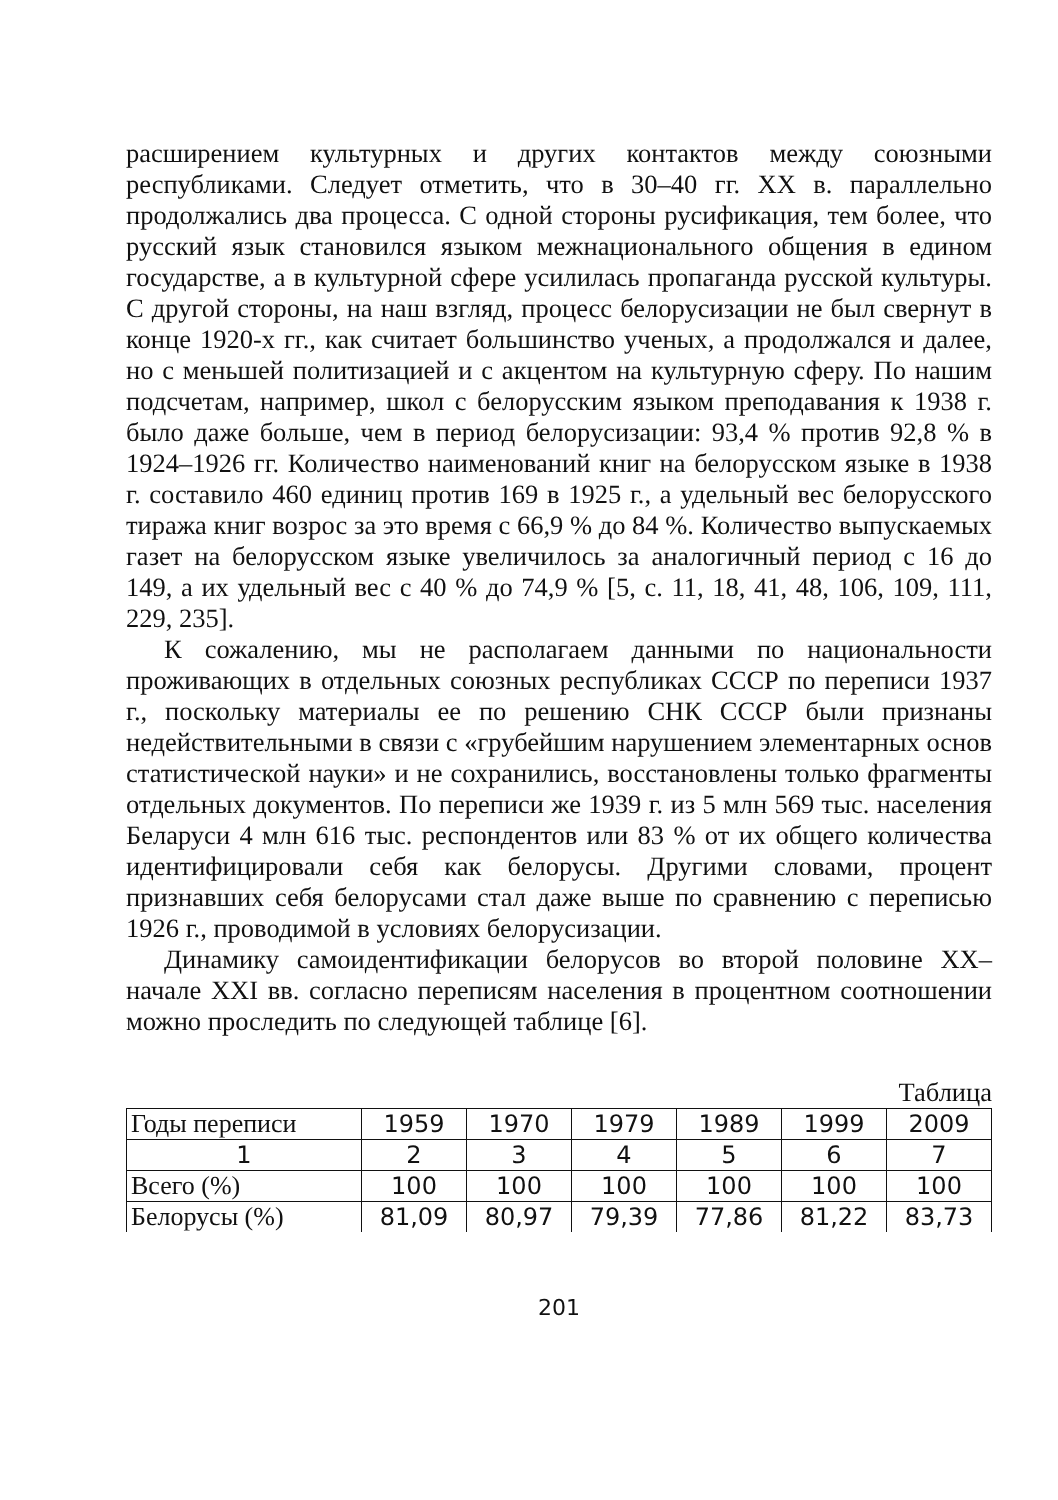расширением культурных и других контактов между союзными республиками. Следует отметить, что в 30–40 гг. XX в. параллельно продолжались два процесса. С одной стороны русификация, тем более, что русский язык становился языком межнационального общения в едином государстве, а в культурной сфере усилилась пропаганда русской культуры. С другой стороны, на наш взгляд, процесс белорусизации не был свернут в конце 1920-х гг., как считает большинство ученых, а продолжался и далее, но с меньшей политизацией и с акцентом на культурную сферу. По нашим подсчетам, например, школ с белорусским языком преподавания к 1938 г. было даже больше, чем в период белорусизации: 93,4 % против 92,8 % в 1924–1926 гг. Количество наименований книг на белорусском языке в 1938 г. составило 460 единиц против 169 в 1925 г., а удельный вес белорусского тиража книг возрос за это время с 66,9 % до 84 %. Количество выпускаемых газет на белорусском языке увеличилось за аналогичный период с 16 до 149, а их удельный вес с 40 % до 74,9 % [5, с. 11, 18, 41, 48, 106, 109, 111, 229, 235].
К сожалению, мы не располагаем данными по национальности проживающих в отдельных союзных республиках СССР по переписи 1937 г., поскольку материалы ее по решению СНК СССР были признаны недействительными в связи с «грубейшим нарушением элементарных основ статистической науки» и не сохранились, восстановлены только фрагменты отдельных документов. По переписи же 1939 г. из 5 млн 569 тыс. населения Беларуси 4 млн 616 тыс. респондентов или 83 % от их общего количества идентифицировали себя как белорусы. Другими словами, процент признавших себя белорусами стал даже выше по сравнению с переписью 1926 г., проводимой в условиях белорусизации.
Динамику самоидентификации белорусов во второй половине XX–начале XXI вв. согласно переписям населения в процентном соотношении можно проследить по следующей таблице [6].
Таблица
| Годы переписи | 1959 | 1970 | 1979 | 1989 | 1999 | 2009 |
| --- | --- | --- | --- | --- | --- | --- |
| 1 | 2 | 3 | 4 | 5 | 6 | 7 |
| Всего (%) | 100 | 100 | 100 | 100 | 100 | 100 |
| Белорусы (%) | 81,09 | 80,97 | 79,39 | 77,86 | 81,22 | 83,73 |
201